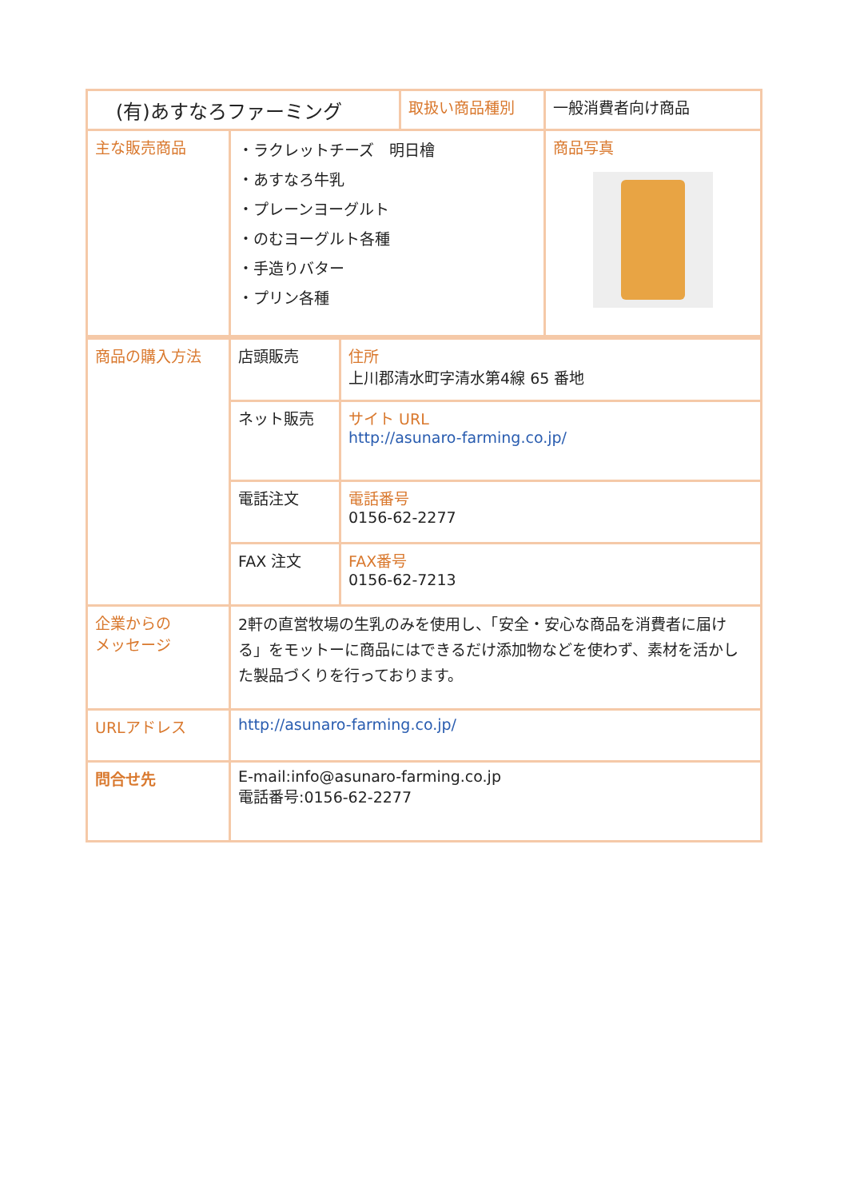| (有)あすなろファーミング | | 取扱い商品種別 | 一般消費者向け商品 |
| 主な販売商品 | ・ラクレットチーズ 明日檜 ・あすなろ牛乳 ・プレーンヨーグルト ・のむヨーグルト各種 ・手造りバター ・プリン各種 | | 商品写真 |
| 商品の購入方法 | 店頭販売 | 住所 上川郡清水町字清水第4線 65 番地 |
| | ネット販売 | サイト URL http://asunaro-farming.co.jp/ |
| | 電話注文 | 電話番号 0156-62-2277 |
| | FAX 注文 | FAX番号 0156-62-7213 |
| 企業からの メッセージ | 2軒の直営牧場の生乳のみを使用し、「安全・安心な商品を消費者に届ける」をモットーに商品にはできるだけ添加物などを使わず、素材を活かした製品づくりを行っております。 | |
| URLアドレス | http://asunaro-farming.co.jp/ | |
| 問合せ先 | E-mail:info@asunaro-farming.co.jp 電話番号:0156-62-2277 | |